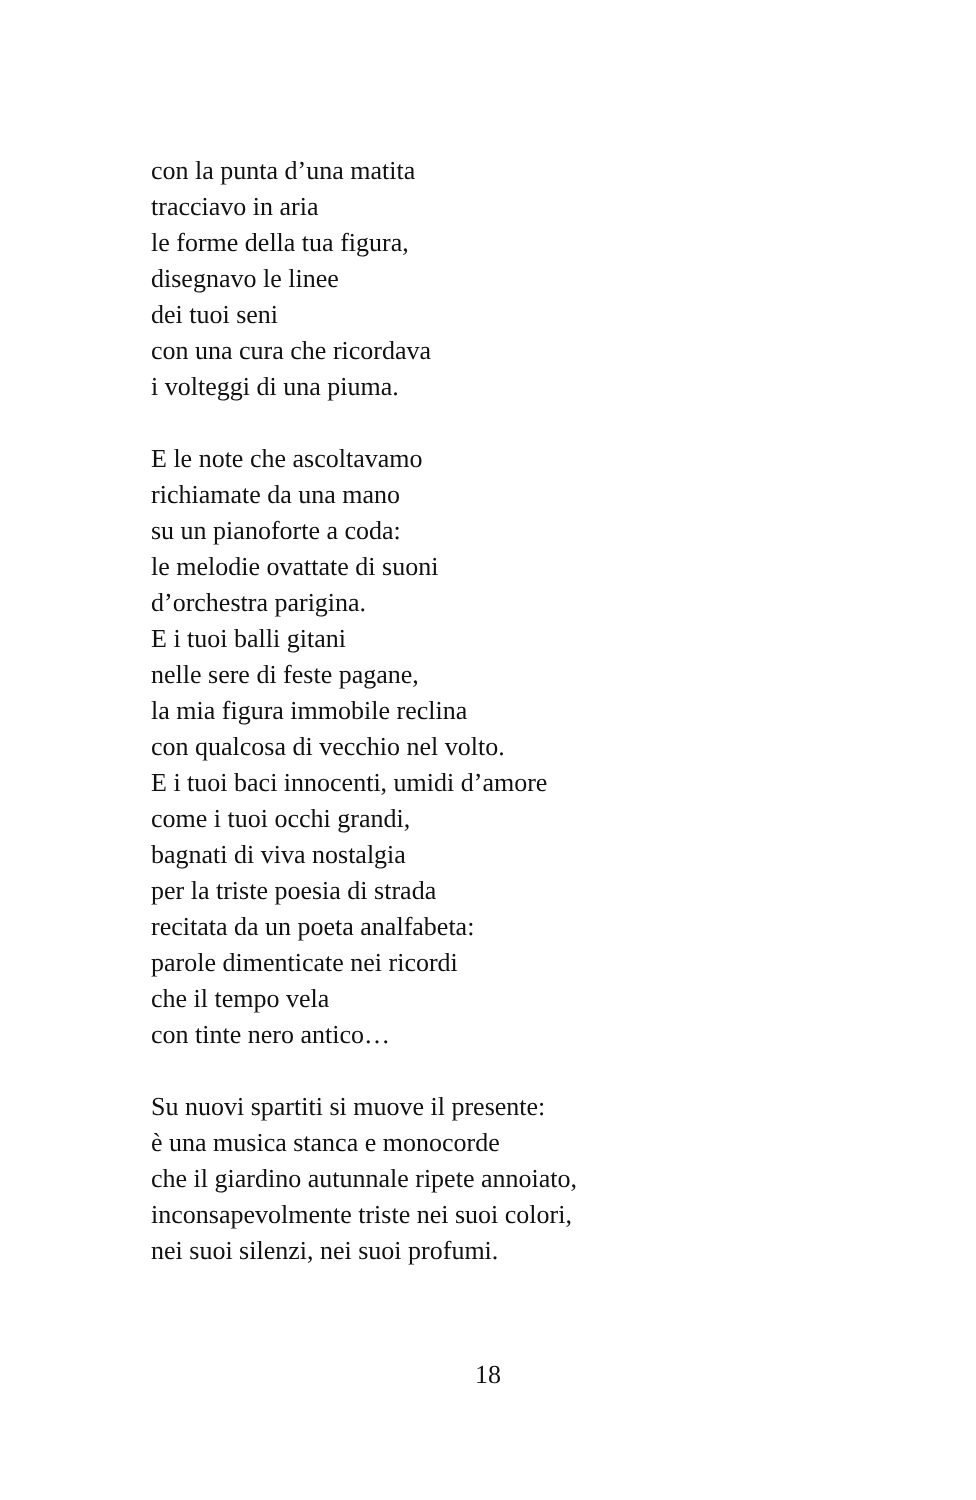con la punta d’una matita
tracciavo in aria
le forme della tua figura,
disegnavo le linee
dei tuoi seni
con una cura che ricordava
i volteggi di una piuma.
E le note che ascoltavamo
richiamate da una mano
su un pianoforte a coda:
le melodie ovattate di suoni
d’orchestra parigina.
E i tuoi balli gitani
nelle sere di feste pagane,
la mia figura immobile reclina
con qualcosa di vecchio nel volto.
E i tuoi baci innocenti, umidi d’amore
come i tuoi occhi grandi,
bagnati di viva nostalgia
per la triste poesia di strada
recitata da un poeta analfabeta:
parole dimenticate nei ricordi
che il tempo vela
con tinte nero antico…
Su nuovi spartiti si muove il presente:
è una musica stanca e monocorde
che il giardino autunnale ripete annoiato,
inconsapevolmente triste nei suoi colori,
nei suoi silenzi, nei suoi profumi.
18